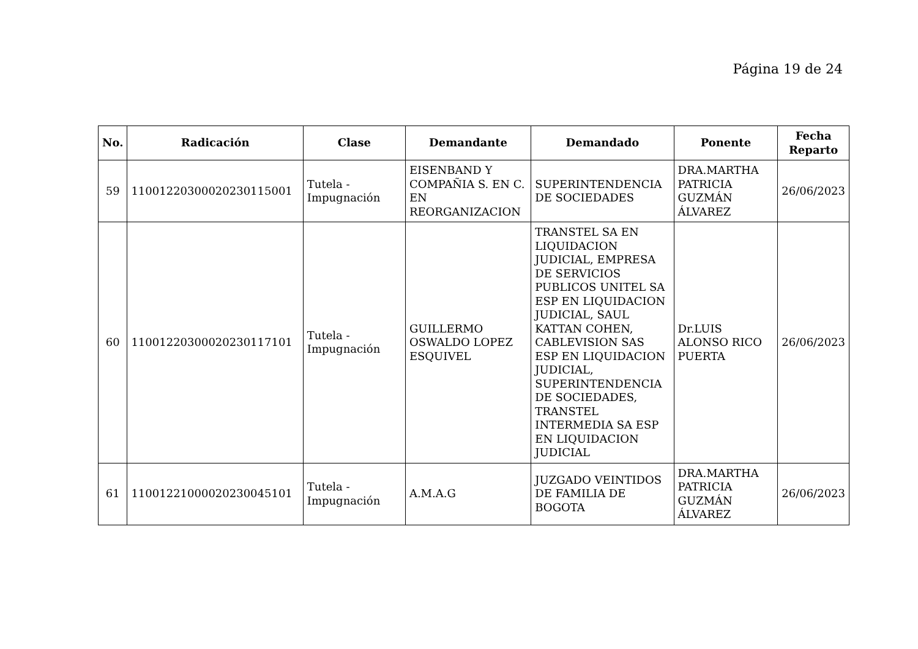Página 19 de 24
| No. | Radicación | Clase | Demandante | Demandado | Ponente | Fecha Reparto |
| --- | --- | --- | --- | --- | --- | --- |
| 59 | 11001220300020230115001 | Tutela - Impugnación | EISENBAND Y COMPAÑIA S. EN C. EN REORGANIZACION | SUPERINTENDENCIA DE SOCIEDADES | DRA.MARTHA PATRICIA GUZMÁN ÁLVAREZ | 26/06/2023 |
| 60 | 11001220300020230117101 | Tutela - Impugnación | GUILLERMO OSWALDO LOPEZ ESQUIVEL | TRANSTEL SA EN LIQUIDACION JUDICIAL, EMPRESA DE SERVICIOS PUBLICOS UNITEL SA ESP EN LIQUIDACION JUDICIAL, SAUL KATTAN COHEN, CABLEVISION SAS ESP EN LIQUIDACION JUDICIAL, SUPERINTENDENCIA DE SOCIEDADES, TRANSTEL INTERMEDIA SA ESP EN LIQUIDACION JUDICIAL | Dr.LUIS ALONSO RICO PUERTA | 26/06/2023 |
| 61 | 11001221000020230045101 | Tutela - Impugnación | A.M.A.G | JUZGADO VEINTIDOS DE FAMILIA DE BOGOTA | DRA.MARTHA PATRICIA GUZMÁN ÁLVAREZ | 26/06/2023 |